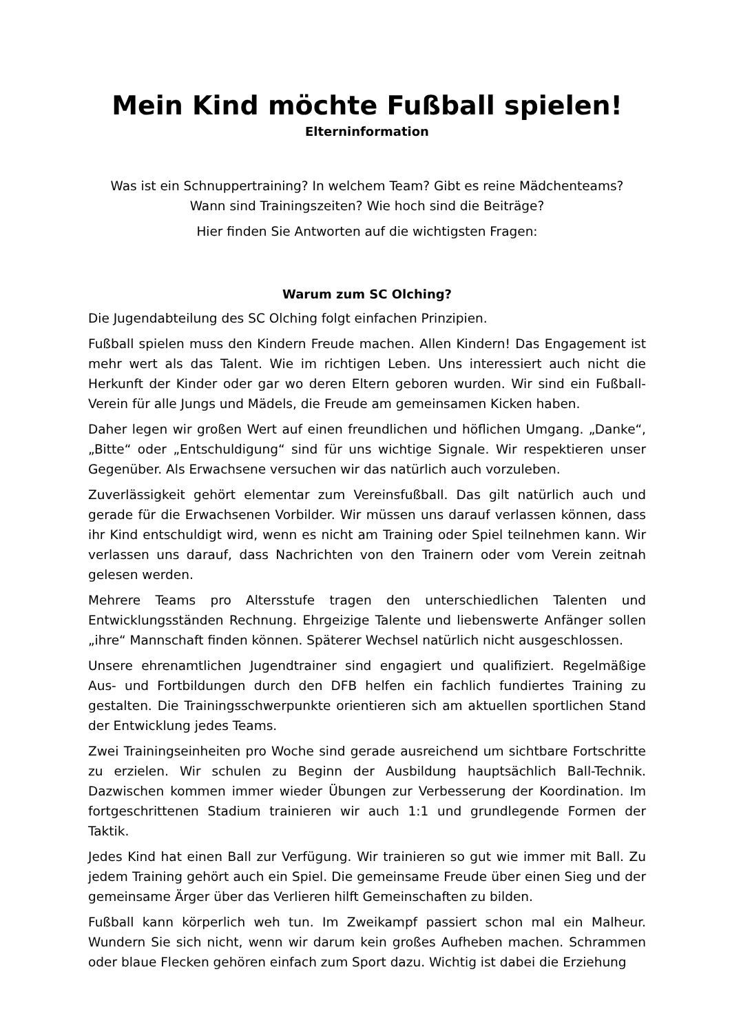Mein Kind möchte Fußball spielen!
Elterninformation
Was ist ein Schnuppertraining? In welchem Team? Gibt es reine Mädchenteams?
Wann sind Trainingszeiten? Wie hoch sind die Beiträge?
Hier finden Sie Antworten auf die wichtigsten Fragen:
Warum zum SC Olching?
Die Jugendabteilung des SC Olching folgt einfachen Prinzipien.
Fußball spielen muss den Kindern Freude machen. Allen Kindern! Das Engagement ist mehr wert als das Talent. Wie im richtigen Leben. Uns interessiert auch nicht die Herkunft der Kinder oder gar wo deren Eltern geboren wurden. Wir sind ein Fußball-Verein für alle Jungs und Mädels, die Freude am gemeinsamen Kicken haben.
Daher legen wir großen Wert auf einen freundlichen und höflichen Umgang. „Danke“, „Bitte“ oder „Entschuldigung“ sind für uns wichtige Signale. Wir respektieren unser Gegenüber. Als Erwachsene versuchen wir das natürlich auch vorzuleben.
Zuverlässigkeit gehört elementar zum Vereinsfußball. Das gilt natürlich auch und gerade für die Erwachsenen Vorbilder. Wir müssen uns darauf verlassen können, dass ihr Kind entschuldigt wird, wenn es nicht am Training oder Spiel teilnehmen kann. Wir verlassen uns darauf, dass Nachrichten von den Trainern oder vom Verein zeitnah gelesen werden.
Mehrere Teams pro Altersstufe tragen den unterschiedlichen Talenten und Entwicklungsständen Rechnung. Ehrgeizige Talente und liebenswerte Anfänger sollen „ihre“ Mannschaft finden können. Späterer Wechsel natürlich nicht ausgeschlossen.
Unsere ehrenamtlichen Jugendtrainer sind engagiert und qualifiziert. Regelmäßige Aus- und Fortbildungen durch den DFB helfen ein fachlich fundiertes Training zu gestalten. Die Trainingsschwerpunkte orientieren sich am aktuellen sportlichen Stand der Entwicklung jedes Teams.
Zwei Trainingseinheiten pro Woche sind gerade ausreichend um sichtbare Fortschritte zu erzielen. Wir schulen zu Beginn der Ausbildung hauptsächlich Ball-Technik. Dazwischen kommen immer wieder Übungen zur Verbesserung der Koordination. Im fortgeschrittenen Stadium trainieren wir auch 1:1 und grundlegende Formen der Taktik.
Jedes Kind hat einen Ball zur Verfügung. Wir trainieren so gut wie immer mit Ball. Zu jedem Training gehört auch ein Spiel. Die gemeinsame Freude über einen Sieg und der gemeinsame Ärger über das Verlieren hilft Gemeinschaften zu bilden.
Fußball kann körperlich weh tun. Im Zweikampf passiert schon mal ein Malheur. Wundern Sie sich nicht, wenn wir darum kein großes Aufheben machen. Schrammen oder blaue Flecken gehören einfach zum Sport dazu. Wichtig ist dabei die Erziehung